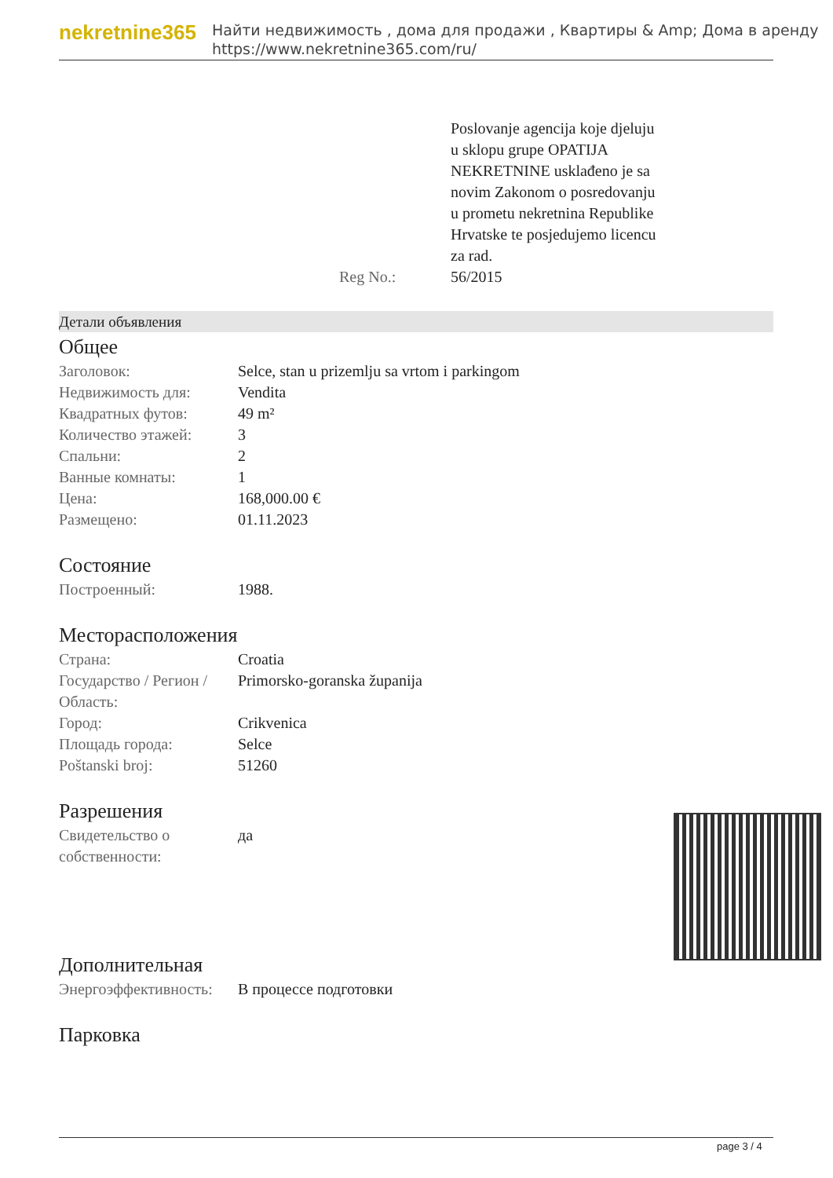nekretnine365
Найти недвижимость , дома для продажи , Квартиры & Amp; Дома в аренду
https://www.nekretnine365.com/ru/
| | Poslovanje agencija koje djeluju u sklopu grupe OPATIJA NEKRETNINE usklađeno je sa novim Zakonom o posredovanju u prometu nekretnina Republike Hrvatske te posjedujemo licencu za rad. |
| Reg No.: | 56/2015 |
Детали объявления
Общее
| Заголовок: | Selce, stan u prizemlju sa vrtom i parkingom |
| Недвижимость для: | Vendita |
| Квадратных футов: | 49 m² |
| Количество этажей: | 3 |
| Спальни: | 2 |
| Ванные комнаты: | 1 |
| Цена: | 168,000.00 € |
| Размещено: | 01.11.2023 |
Состояние
| Построенный: | 1988. |
Месторасположения
| Страна: | Croatia |
| Государство / Регион / Область: | Primorsko-goranska županija |
| Город: | Crikvenica |
| Площадь города: | Selce |
| Poštanski broj: | 51260 |
Разрешения
| Свидетельство о собственности: | да |
Дополнительная
| Энергоэффективность: | В процессе подготовки |
Парковка
page 3 / 4